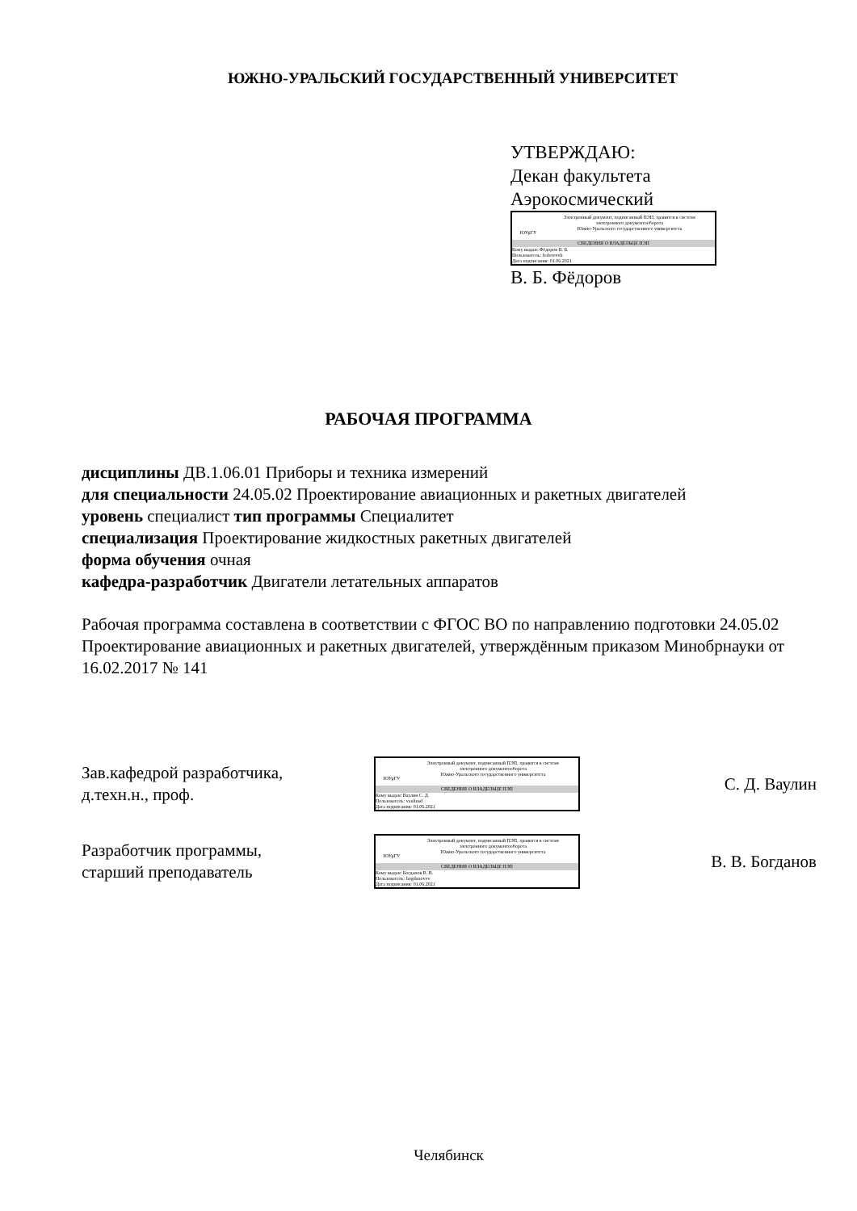ЮЖНО-УРАЛЬСКИЙ ГОСУДАРСТВЕННЫЙ УНИВЕРСИТЕТ
УТВЕРЖДАЮ:
Декан факультета
Аэрокосмический
ЮУрГУ
Электронный документ, подписанный ПЭП, хранится в системе
электронного документооборота
Южно-Уральского государственного университета
СВЕДЕНИЯ О ВЛАДЕЛЬЦЕ ПЭП
Кому выдан: Фёдоров В. Б.
Пользователь: fedorovvb
Дата подписания: 01.06.2021
В. Б. Фёдоров
РАБОЧАЯ ПРОГРАММА
дисциплины ДВ.1.06.01 Приборы и техника измерений
для специальности 24.05.02 Проектирование авиационных и ракетных двигателей
уровень специалист тип программы Специалитет
специализация Проектирование жидкостных ракетных двигателей
форма обучения очная
кафедра-разработчик Двигатели летательных аппаратов
Рабочая программа составлена в соответствии с ФГОС ВО по направлению подготовки 24.05.02 Проектирование авиационных и ракетных двигателей, утверждённым приказом Минобрнауки от 16.02.2017 № 141
Зав.кафедрой разработчика,
д.техн.н., проф.
ЮУрГУ
Электронный документ, подписанный ПЭП, хранится в системе
электронного документооборота
Южно-Уральского государственного университета
СВЕДЕНИЯ О ВЛАДЕЛЬЦЕ ПЭП
Кому выдан: Ваулин С. Д.
Пользователь: vaulinsd
Дата подписания: 01.06.2021
С. Д. Ваулин
Разработчик программы,
старший преподаватель
ЮУрГУ
Электронный документ, подписанный ПЭП, хранится в системе
электронного документооборота
Южно-Уральского государственного университета
СВЕДЕНИЯ О ВЛАДЕЛЬЦЕ ПЭП
Кому выдан: Богданов В. В.
Пользователь: bogdanovvv
Дата подписания: 01.06.2021
В. В. Богданов
Челябинск